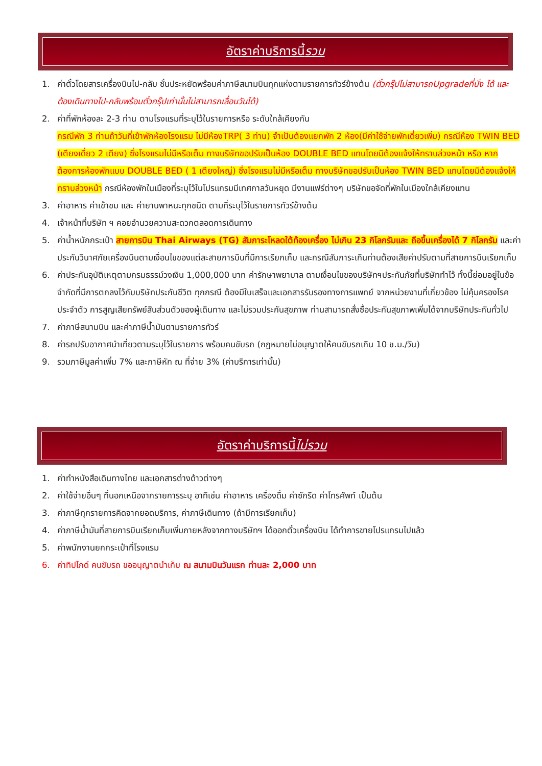อัตราค่าบริการนี้ รวม
1. ค่าตั๋วโดยสารเครื่องบินไป-กลับ ชั้นประหยัดพร้อมค่าภาษีสนามบินทุกแห่งตามรายการทัวร์ข้างต้น (ตั๋วกรุ๊ปไม่สามารถUpgradeที่นั่ง ได้ และต้องเดินทางไป-กลับพร้อมตั๋วกรุ๊ปเท่านั้นไม่สามารถเลื่อนวันได้)
2. ค่าที่พักห้องละ 2-3 ท่าน ตามโรงแรมที่ระบุไว้ในรายการหรือ ระดับใกล้เคียงกัน
กรณีพัก 3 ท่านถ้าวันที่เข้าพักห้องโรงแรม ไม่มีห้องTRP( 3 ท่าน) จำเป็นต้องแยกพัก 2 ห้อง(มีค่าใช้จ่ายพักเดี่ยวเพิ่ม) กรณีห้อง TWIN BED (เตียงเดี่ยว 2 เตียง) ซึ่งโรงแรมไม่มีหรือเต็ม ทางบริษัทขอปรับเป็นห้อง DOUBLE BED แทนโดยมิต้องแจ้งให้ทราบล่วงหน้า หรือ หากต้องการห้องพักแบบ DOUBLE BED ( 1 เตียงใหญ่) ซึ่งโรงแรมไม่มีหรือเต็ม ทางบริษัทขอปรับเป็นห้อง TWIN BED แทนโดยมิต้องแจ้งให้ทราบล่วงหน้า กรณีห้องพักในเมืองที่ระบุไว้ในโปรแกรมมีเทศกาลวันหยุด มีงานแฟร์ต่างๆ บริษัทขอจัดที่พักในเมืองใกล้เคียงแทน
3. ค่าอาหาร ค่าเข้าชม และ ค่ายานพาหนะทุกชนิด ตามที่ระบุไว้ในรายการทัวร์ข้างต้น
4. เจ้าหน้าที่บริษัท ฯ คอยอำนวยความสะดวกตลอดการเดินทาง
5. ค่าน้ำหนักกระเป๋า สายการบิน Thai Airways (TG) สัมภาระโหลดใต้ท้องเครื่อง ไม่เกิน 23 กิโลกรัมและ ถือขึ้นเครื่องได้ 7 กิโลกรัม และค่าประกันวินาศภัยเครื่องบินตามเงื่อนไขของแต่ละสายการบินที่มีการเรียกเก็บ และกรณีสัมภาระเกินท่านต้องเสียค่าปรับตามที่สายการบินเรียกเก็บ
6. ค่าประกันอุบัติเหตุตามกรมธรรม์วงเงิน 1,000,000 บาท ค่ารักษาพยาบาล ตามเงื่อนไขของบริษัทฯประกันภัยที่บริษัททำไว้ ทั้งนี้ย่อมอยู่ในข้อจำกัดที่มีการตกลงไว้กับบริษัทประกันชีวิต ทุกกรณี ต้องมีใบเสร็จและเอกสารรับรองทางการแพทย์ จากหน่วยงานที่เกี่ยวข้อง ไม่คุ้มครองโรคประจำตัว การสูญเสียทรัพย์สินส่วนตัวของผู้เดินทาง และไม่รวมประกันสุขภาพ ท่านสามารถสั่งซื้อประกันสุขภาพเพิ่มได้จากบริษัทประกันทั่วไป
7. ค่าภาษีสนามบิน และค่าภาษีน้ำมันตามรายการทัวร์
8. ค่ารถปรับอากาศนำเที่ยวตามระบุไว้ในรายการ พร้อมคนขับรถ (กฎหมายไม่อนุญาตให้คนขับรถเกิน 10 ช.ม./วัน)
9. รวมภาษีมูลค่าเพิ่ม 7% และภาษีหัก ณ ที่จ่าย 3% (ค่าบริการเท่านั้น)
อัตราค่าบริการนี้ ไม่รวม
1. ค่าทำหนังสือเดินทางไทย และเอกสารต่างด้าวต่างๆ
2. ค่าใช้จ่ายอื่นๆ ที่นอกเหนือจากรายการระบุ อาทิเช่น ค่าอาหาร เครื่องดื่ม ค่าซักรีด ค่าโทรศัพท์ เป็นต้น
3. ค่าภาษีทุกรายการคิดจากยอดบริการ, ค่าภาษีเดินทาง (ถ้ามีการเรียกเก็บ)
4. ค่าภาษีน้ำมันที่สายการบินเรียกเก็บเพิ่มภายหลังจากทางบริษัทฯ ได้ออกตั๋วเครื่องบิน ได้ทำการขายโปรแกรมไปแล้ว
5. ค่าพนักงานยกกระเป๋าที่โรงแรม
6. ค่าทิปไกด์ คนขับรถ ขออนุญาตนำเก็บ ณ สนามบินวันแรก ท่านละ 2,000 บาท